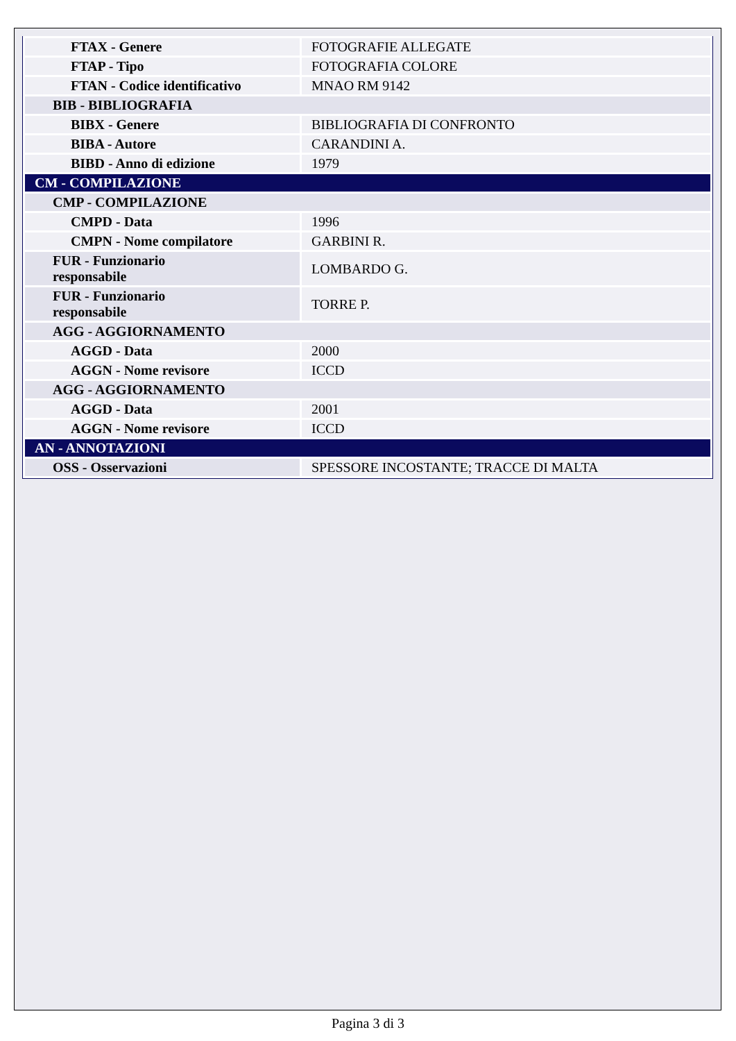| FTAX - Genere | FOTOGRAFIE ALLEGATE |
| FTAP - Tipo | FOTOGRAFIA COLORE |
| FTAN - Codice identificativo | MNAO RM 9142 |
| BIB - BIBLIOGRAFIA | |
| BIBX - Genere | BIBLIOGRAFIA DI CONFRONTO |
| BIBA - Autore | CARANDINI A. |
| BIBD - Anno di edizione | 1979 |
| CM - COMPILAZIONE | |
| CMP - COMPILAZIONE | |
| CMPD - Data | 1996 |
| CMPN - Nome compilatore | GARBINI R. |
| FUR - Funzionario responsabile | LOMBARDO G. |
| FUR - Funzionario responsabile | TORRE P. |
| AGG - AGGIORNAMENTO | |
| AGGD - Data | 2000 |
| AGGN - Nome revisore | ICCD |
| AGG - AGGIORNAMENTO | |
| AGGD - Data | 2001 |
| AGGN - Nome revisore | ICCD |
| AN - ANNOTAZIONI | |
| OSS - Osservazioni | SPESSORE INCOSTANTE; TRACCE DI MALTA |
Pagina 3 di 3